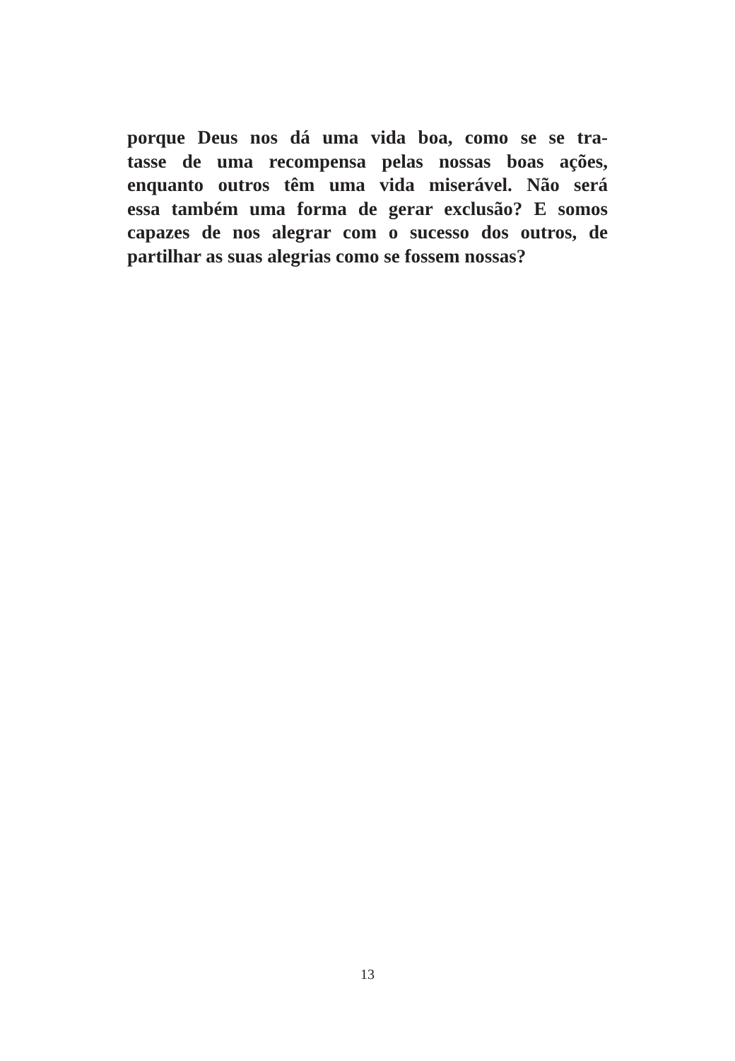porque Deus nos dá uma vida boa, como se se tra-
tasse de uma recompensa pelas nossas boas ações,
enquanto outros têm uma vida miserável. Não será
essa também uma forma de gerar exclusão? E somos
capazes de nos alegrar com o sucesso dos outros, de
partilhar as suas alegrias como se fossem nossas?
13